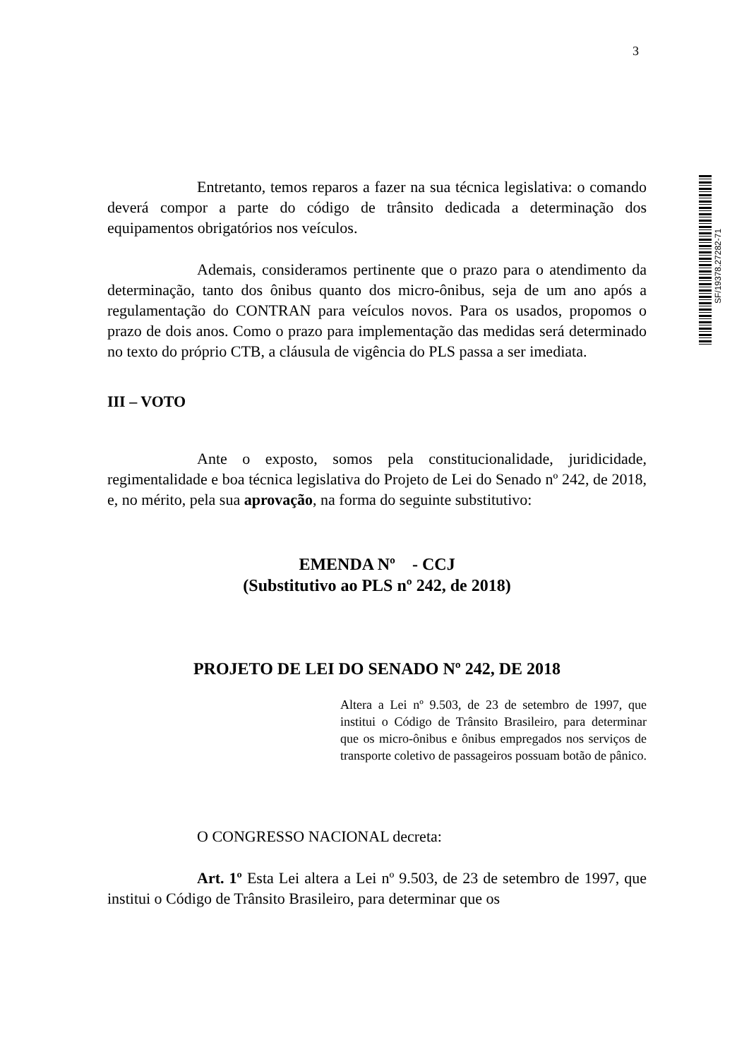3
SF/19378.27282-71
Entretanto, temos reparos a fazer na sua técnica legislativa: o comando deverá compor a parte do código de trânsito dedicada a determinação dos equipamentos obrigatórios nos veículos.
Ademais, consideramos pertinente que o prazo para o atendimento da determinação, tanto dos ônibus quanto dos micro-ônibus, seja de um ano após a regulamentação do CONTRAN para veículos novos. Para os usados, propomos o prazo de dois anos. Como o prazo para implementação das medidas será determinado no texto do próprio CTB, a cláusula de vigência do PLS passa a ser imediata.
III – VOTO
Ante o exposto, somos pela constitucionalidade, juridicidade, regimentalidade e boa técnica legislativa do Projeto de Lei do Senado nº 242, de 2018, e, no mérito, pela sua aprovação, na forma do seguinte substitutivo:
EMENDA Nº - CCJ
(Substitutivo ao PLS nº 242, de 2018)
PROJETO DE LEI DO SENADO Nº 242, DE 2018
Altera a Lei nº 9.503, de 23 de setembro de 1997, que institui o Código de Trânsito Brasileiro, para determinar que os micro-ônibus e ônibus empregados nos serviços de transporte coletivo de passageiros possuam botão de pânico.
O CONGRESSO NACIONAL decreta:
Art. 1º Esta Lei altera a Lei nº 9.503, de 23 de setembro de 1997, que institui o Código de Trânsito Brasileiro, para determinar que os